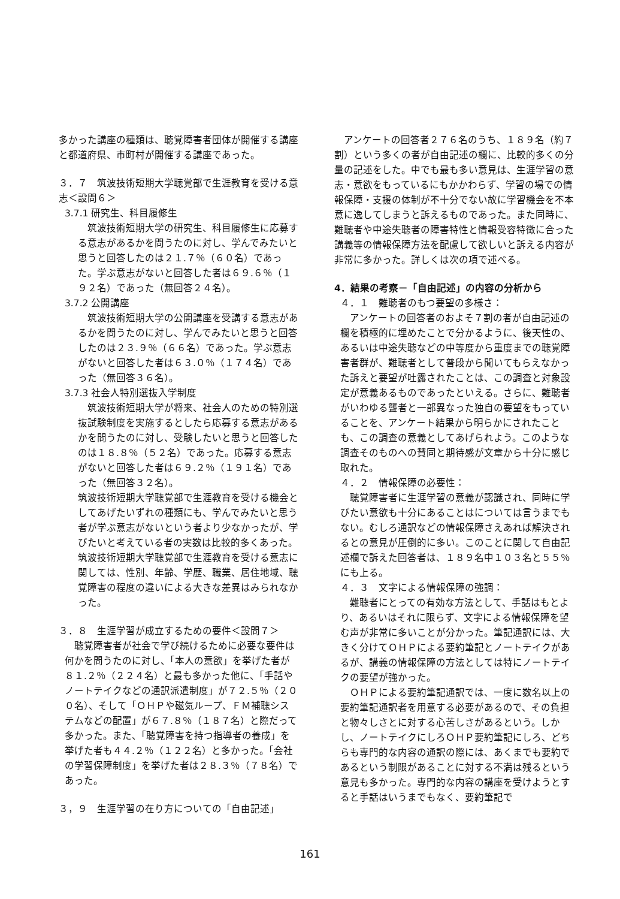多かった講座の種類は、聴覚障害者団体が開催する講座と都道府県、市町村が開催する講座であった。
３．７　筑波技術短期大学聴覚部で生涯教育を受ける意志＜設問６＞
3.7.1 研究生、科目履修生
筑波技術短期大学の研究生、科目履修生に応募する意志があるかを問うたのに対し、学んでみたいと思うと回答したのは２１.７％（６０名）であった。学ぶ意志がないと回答した者は６９.６％（１９２名）であった（無回答２４名）。
3.7.2 公開講座
筑波技術短期大学の公開講座を受講する意志があるかを問うたのに対し、学んでみたいと思うと回答したのは２３.９％（６６名）であった。学ぶ意志がないと回答した者は６３.０％（１７４名）であった（無回答３６名）。
3.7.3 社会人特別選抜入学制度
筑波技術短期大学が将来、社会人のための特別選抜試験制度を実施するとしたら応募する意志があるかを問うたのに対し、受験したいと思うと回答したのは１８.８％（５２名）であった。応募する意志がないと回答した者は６９.２％（１９１名）であった（無回答３２名）。
筑波技術短期大学聴覚部で生涯教育を受ける機会としてあげたいずれの種類にも、学んでみたいと思う者が学ぶ意志がないという者より少なかったが、学びたいと考えている者の実数は比較的多くあった。筑波技術短期大学聴覚部で生涯教育を受ける意志に関しては、性別、年齢、学歴、職業、居住地域、聴覚障害の程度の違いによる大きな差異はみられなかった。
３．８　生涯学習が成立するための要件＜設問７＞
聴覚障害者が社会で学び続けるために必要な要件は何かを問うたのに対し、「本人の意欲」を挙げた者が８１.２％（２２４名）と最も多かった他に、「手話やノートテイクなどの通訳派遣制度」が７２.５％（２００名）、そして「ＯＨＰや磁気ループ、ＦＭ補聴システムなどの配置」が６７.８％（１８７名）と際だって多かった。また、「聴覚障害を持つ指導者の養成」を挙げた者も４４.２％（１２２名）と多かった。「会社の学習保障制度」を挙げた者は２８.３％（７８名）であった。
３，９　生涯学習の在り方についての「自由記述」
アンケートの回答者２７６名のうち、１８９名（約７割）という多くの者が自由記述の欄に、比較的多くの分量の記述をした。中でも最も多い意見は、生涯学習の意志・意欲をもっているにもかかわらず、学習の場での情報保障・支援の体制が不十分でない故に学習機会を不本意に逸してしまうと訴えるものであった。また同時に、難聴者や中途失聴者の障害特性と情報受容特徴に合った講義等の情報保障方法を配慮して欲しいと訴える内容が非常に多かった。詳しくは次の項で述べる。
4．結果の考察－「自由記述」の内容の分析から
４．１　難聴者のもつ要望の多様さ：
アンケートの回答者のおよそ７割の者が自由記述の欄を積極的に埋めたことで分かるように、後天性の、あるいは中途失聴などの中等度から重度までの聴覚障害者群が、難聴者として普段から聞いてもらえなかった訴えと要望が吐露されたことは、この調査と対象設定が意義あるものであったといえる。さらに、難聴者がいわゆる聾者と一部異なった独自の要望をもっていることを、アンケート結果から明らかにされたことも、この調査の意義としてあげられよう。このような調査そのものへの賛同と期待感が文章から十分に感じ取れた。
４．２　情報保障の必要性：
聴覚障害者に生涯学習の意義が認識され、同時に学びたい意欲も十分にあることはについては言うまでもない。むしろ通訳などの情報保障さえあれば解決されるとの意見が圧倒的に多い。このことに関して自由記述欄で訴えた回答者は、１８９名中１０３名と５５％にも上る。
４．３　文字による情報保障の強調：
難聴者にとっての有効な方法として、手話はもとより、あるいはそれに限らず、文字による情報保障を望む声が非常に多いことが分かった。筆記通訳には、大きく分けてＯＨＰによる要約筆記とノートテイクがあるが、講義の情報保障の方法としては特にノートテイクの要望が強かった。
ＯＨＰによる要約筆記通訳では、一度に数名以上の要約筆記通訳者を用意する必要があるので、その負担と物々しさとに対する心苦しさがあるという。しかし、ノートテイクにしろＯＨＰ要約筆記にしろ、どちらも専門的な内容の通訳の際には、あくまでも要約であるという制限があることに対する不満は残るという意見も多かった。専門的な内容の講座を受けようとすると手話はいうまでもなく、要約筆記で
161